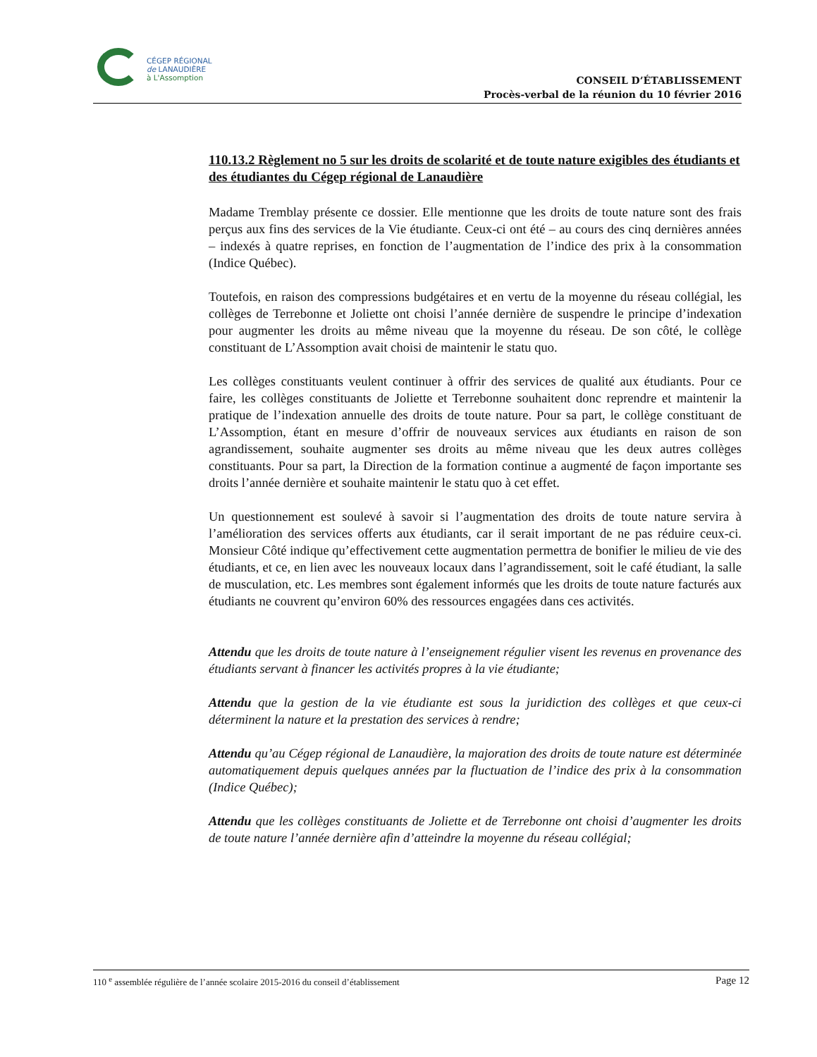CÉGEP RÉGIONAL
de LANAUDIÈRE
à L'Assomption
CONSEIL D’ÉTABLISSEMENT
Procès-verbal de la réunion du 10 février 2016
110.13.2 Règlement no 5 sur les droits de scolarité et de toute nature exigibles des étudiants et des étudiantes du Cégep régional de Lanaudière
Madame Tremblay présente ce dossier. Elle mentionne que les droits de toute nature sont des frais perçus aux fins des services de la Vie étudiante. Ceux-ci ont été – au cours des cinq dernières années – indexés à quatre reprises, en fonction de l’augmentation de l’indice des prix à la consommation (Indice Québec).
Toutefois, en raison des compressions budgétaires et en vertu de la moyenne du réseau collégial, les collèges de Terrebonne et Joliette ont choisi l’année dernière de suspendre le principe d’indexation pour augmenter les droits au même niveau que la moyenne du réseau. De son côté, le collège constituant de L’Assomption avait choisi de maintenir le statu quo.
Les collèges constituants veulent continuer à offrir des services de qualité aux étudiants. Pour ce faire, les collèges constituants de Joliette et Terrebonne souhaitent donc reprendre et maintenir la pratique de l’indexation annuelle des droits de toute nature. Pour sa part, le collège constituant de L’Assomption, étant en mesure d’offrir de nouveaux services aux étudiants en raison de son agrandissement, souhaite augmenter ses droits au même niveau que les deux autres collèges constituants. Pour sa part, la Direction de la formation continue a augmenté de façon importante ses droits l’année dernière et souhaite maintenir le statu quo à cet effet.
Un questionnement est soulevé à savoir si l’augmentation des droits de toute nature servira à l’amélioration des services offerts aux étudiants, car il serait important de ne pas réduire ceux-ci. Monsieur Côté indique qu’effectivement cette augmentation permettra de bonifier le milieu de vie des étudiants, et ce, en lien avec les nouveaux locaux dans l’agrandissement, soit le café étudiant, la salle de musculation, etc. Les membres sont également informés que les droits de toute nature facturés aux étudiants ne couvrent qu’environ 60% des ressources engagées dans ces activités.
Attendu que les droits de toute nature à l’enseignement régulier visent les revenus en provenance des étudiants servant à financer les activités propres à la vie étudiante;
Attendu que la gestion de la vie étudiante est sous la juridiction des collèges et que ceux-ci déterminent la nature et la prestation des services à rendre;
Attendu qu’au Cégep régional de Lanaudière, la majoration des droits de toute nature est déterminée automatiquement depuis quelques années par la fluctuation de l’indice des prix à la consommation (Indice Québec);
Attendu que les collèges constituants de Joliette et de Terrebonne ont choisi d’augmenter les droits de toute nature l’année dernière afin d’atteindre la moyenne du réseau collégial;
110 <sup>e</sup> assemblée régulière de l’année scolaire 2015-2016 du conseil d’établissement Page 12